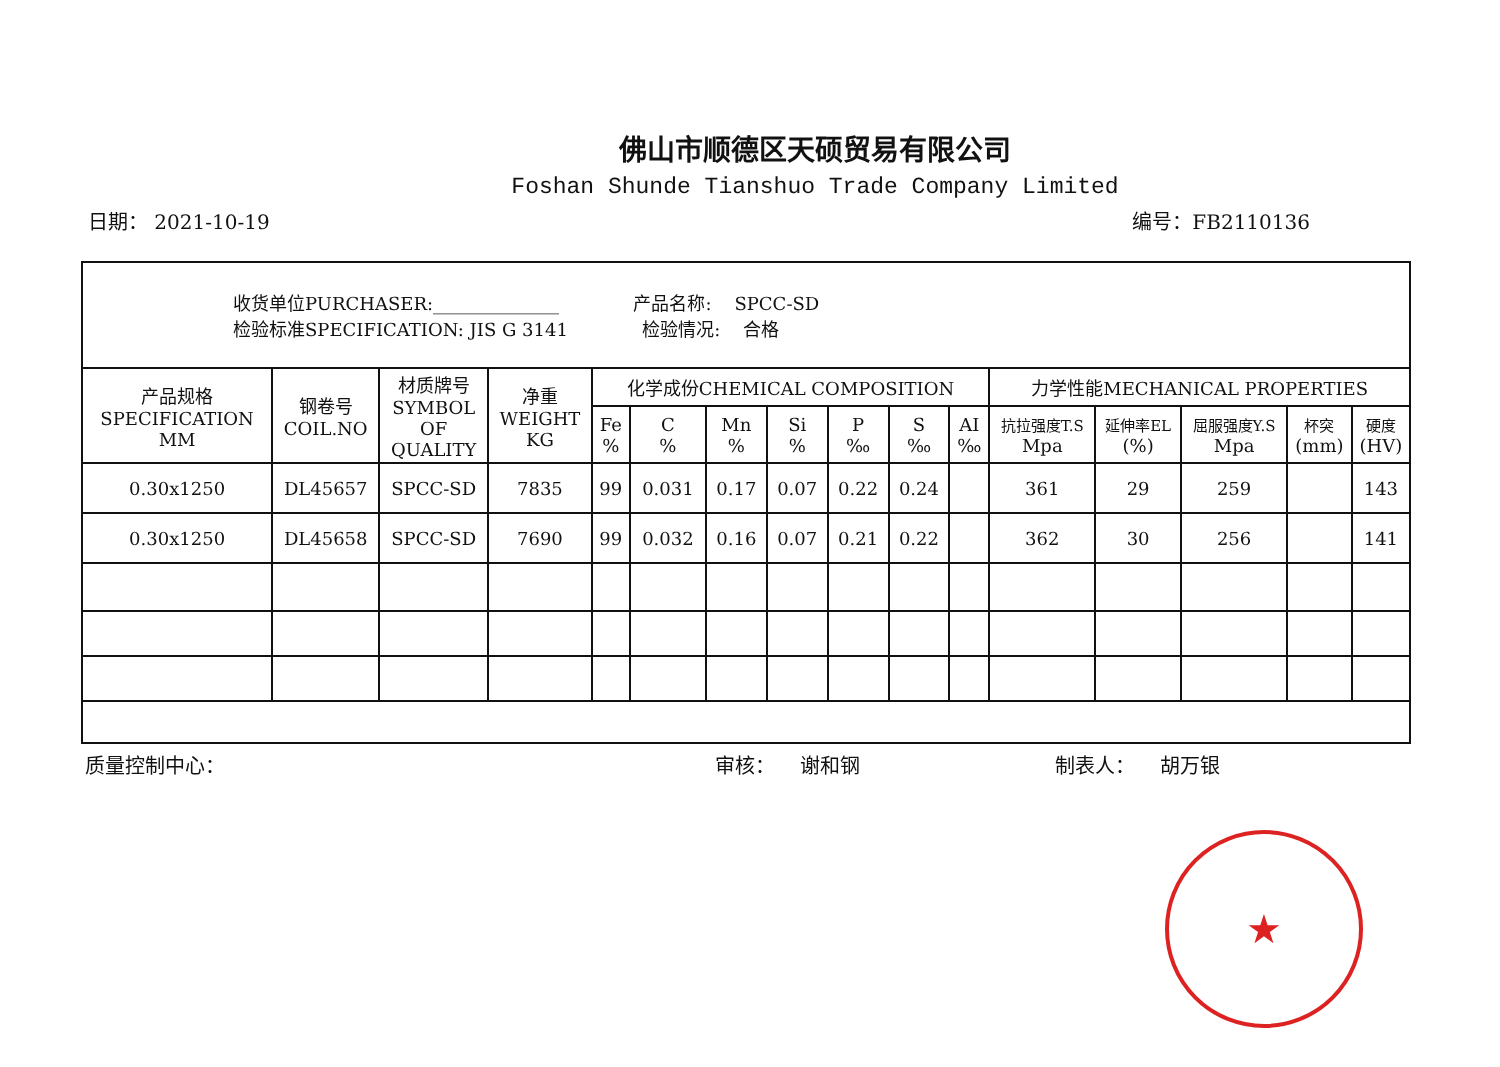佛山市顺德区天硕贸易有限公司
Foshan Shunde Tianshuo Trade Company Limited
日期： 2021-10-19 编号：FB2110136
| 收货单位PURCHASER:______________ 产品名称: SPCC-SD 检验标准SPECIFICATION: JIS G 3141 检验情况: 合格 | | | | | | | | | | | | | | | | |
| 产品规格 SPECIFICATION MM | 钢卷号 COIL.NO | 材质牌号 SYMBOL OF QUALITY | 净重 WEIGHT KG | 化学成份CHEMICAL COMPOSITION | | | | | | | 力学性能MECHANICAL PROPERTIES | | | | | |
| | | | | Fe % | C % | Mn % | Si % | P ‰ | S ‰ | AI ‰ | 抗拉强度T.S Mpa | 延伸率EL (%) | 屈服强度Y.S Mpa | 杯突 (mm) | 硬度 (HV) | |
| 0.30x1250 | DL45657 | SPCC-SD | 7835 | 99 | 0.031 | 0.17 | 0.07 | 0.22 | 0.24 | | 361 | 29 | 259 | | 143 | |
| 0.30x1250 | DL45658 | SPCC-SD | 7690 | 99 | 0.032 | 0.16 | 0.07 | 0.21 | 0.22 | | 362 | 30 | 256 | | 141 | |
质量控制中心： 审核： 谢和钢 制表人： 胡万银
★